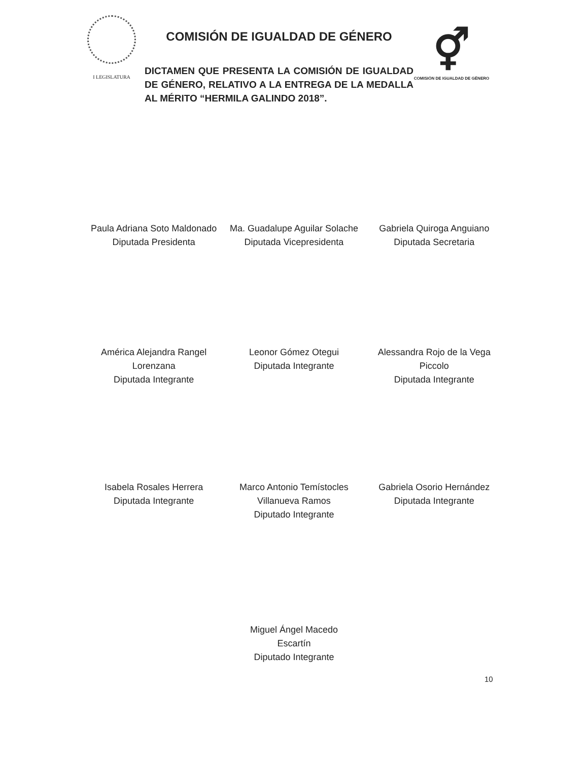I LEGISLATURA
COMISIÓN DE IGUALDAD DE GÉNERO
DICTAMEN QUE PRESENTA LA COMISIÓN DE IGUALDAD DE GÉNERO, RELATIVO A LA ENTREGA DE LA MEDALLA AL MÉRITO “HERMILA GALINDO 2018”.
⚥
COMISIÓN DE IGUALDAD DE GÉNERO
Paula Adriana Soto Maldonado
Diputada Presidenta
Ma. Guadalupe Aguilar Solache
Diputada Vicepresidenta
Gabriela Quiroga Anguiano
Diputada Secretaria
América Alejandra Rangel Lorenzana
Diputada Integrante
Leonor Gómez Otegui
Diputada Integrante
Alessandra Rojo de la Vega Piccolo
Diputada Integrante
Isabela Rosales Herrera
Diputada Integrante
Marco Antonio Temístocles Villanueva Ramos
Diputado Integrante
Gabriela Osorio Hernández
Diputada Integrante
Miguel Ángel Macedo
Escartín
Diputado Integrante
10